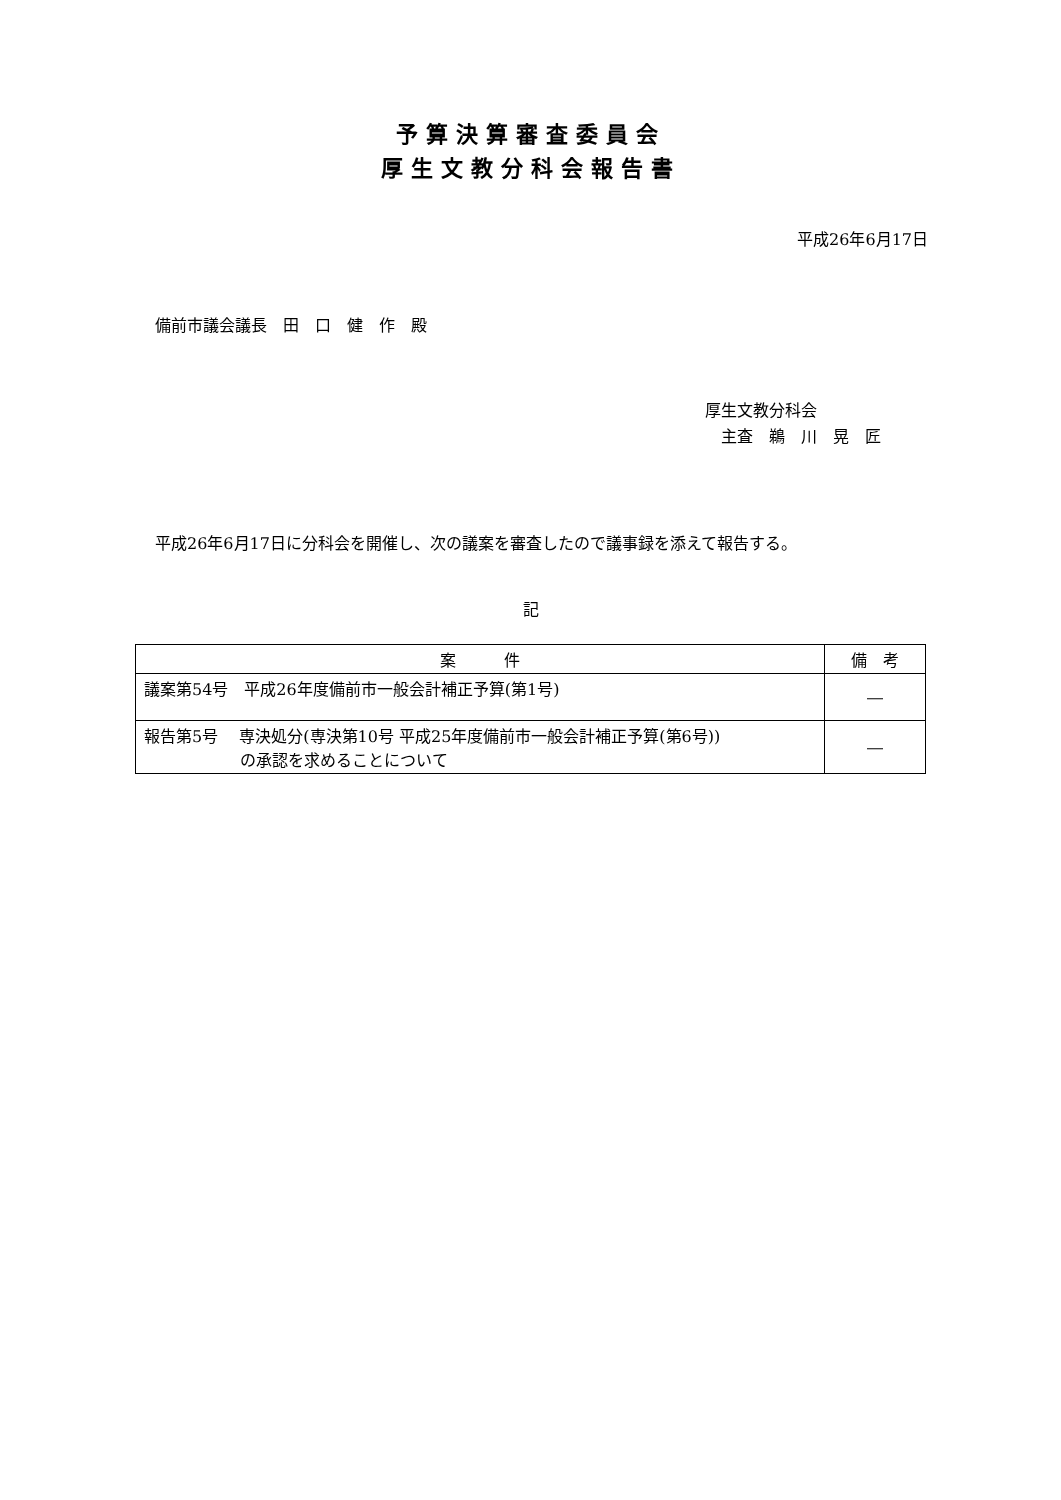予算決算審査委員会
厚生文教分科会報告書
平成26年6月17日
備前市議会議長　田　口　健　作　殿
厚生文教分科会
　主査　鵜　川　晃　匠
平成26年6月17日に分科会を開催し、次の議案を審査したので議事録を添えて報告する。
記
| 案 件 | 備 考 |
| --- | --- |
| 議案第54号 平成26年度備前市一般会計補正予算(第1号) | ― |
| 報告第5号 専決処分(専決第10号 平成25年度備前市一般会計補正予算(第6号)) の承認を求めることについて | ― |